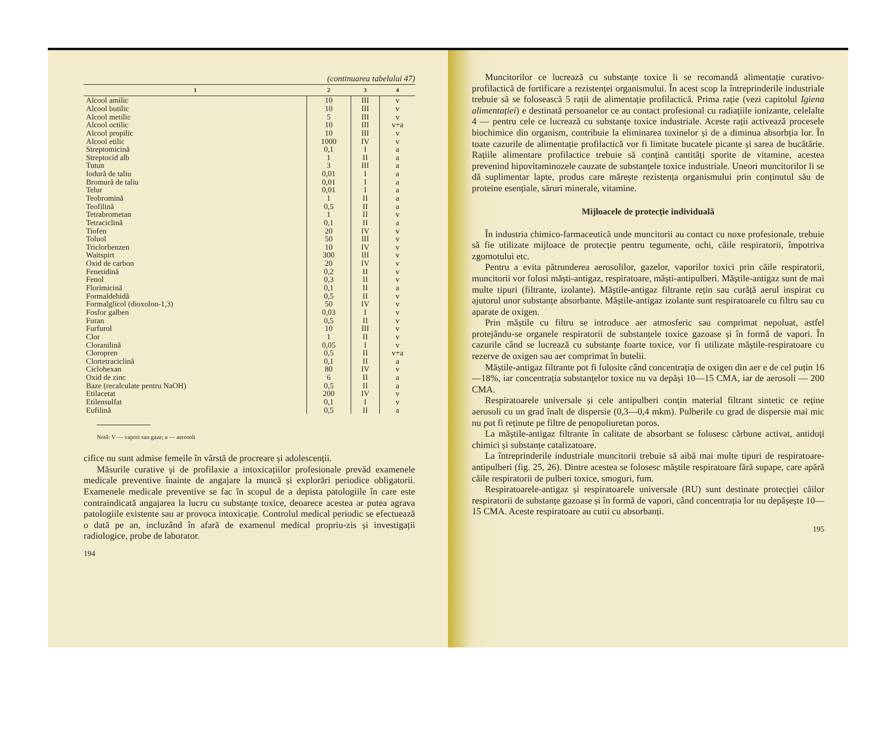(continuarea tabelului 47)
| 1 | 2 | 3 | 4 |
| --- | --- | --- | --- |
| Alcool amilic | 10 | III | v |
| Alcool butilic | 10 | III | v |
| Alcool metilic | 5 | III | v |
| Alcool octilic | 10 | III | v+a |
| Alcool propilic | 10 | III | v |
| Alcool etilic | 1000 | IV | v |
| Streptomicină | 0,1 | I | a |
| Streptocid alb | 1 | II | a |
| Tutun | 3 | III | a |
| Iodură de taliu | 0,01 | I | a |
| Bromură de taliu | 0,01 | I | a |
| Telur | 0,01 | I | a |
| Teobromină | 1 | II | a |
| Teofilină | 0,5 | II | a |
| Tetrabrometan | 1 | II | v |
| Tetraciclină | 0,1 | II | a |
| Tiofen | 20 | IV | v |
| Toluol | 50 | III | v |
| Triclorbenzen | 10 | IV | v |
| Waitspirt | 300 | III | v |
| Oxid de carbon | 20 | IV | v |
| Fenetidină | 0,2 | II | v |
| Fenol | 0,3 | II | v |
| Florimicină | 0,1 | II | a |
| Formaldehidă | 0,5 | II | v |
| Formalglicol (dioxolon-1,3) | 50 | IV | v |
| Fosfor galben | 0,03 | I | v |
| Furan | 0,5 | II | v |
| Furfurol | 10 | III | v |
| Clor | 1 | II | v |
| Cloranilină | 0,05 | I | v |
| Cloropren | 0,5 | II | v+a |
| Clortetraciclină | 0,1 | II | a |
| Ciclohexan | 80 | IV | v |
| Oxid de zinc | 6 | II | a |
| Baze (recalculate pentru NaOH) | 0,5 | II | a |
| Etilacetat | 200 | IV | v |
| Etilensulfat | 0,1 | I | v |
| Eufilină | 0,5 | II | a |
Notă: V — vapori sau gaze; a — aerosoli
cifice nu sunt admise femeile în vârstă de procreare și adolescenții.
Măsurile curative și de profilaxie a intoxicațiilor profesionale prevăd examenele medicale preventive înainte de angajare la muncă și explorări periodice obligatorii. Examenele medicale preventive se fac în scopul de a depista patologiile în care este contraindicată angajarea la lucru cu substanțe toxice, deoarece acestea ar putea agrava patologiile existente sau ar provoca intoxicație. Controlul medical periodic se efectuează o dată pe an, incluzând în afară de examenul medical propriu-zis și investigații radiologice, probe de laborator.
194
Muncitorilor ce lucrează cu substanțe toxice li se recomandă alimentație curativo-profilactică de fortificare a rezistenței organismului. În acest scop la întreprinderile industriale trebuie să se folosească 5 rații de alimentație profilactică. Prima rație (vezi capitolul Igiena alimentației) e destinată persoanelor ce au contact profesional cu radiațiile ionizante, celelalte 4 — pentru cele ce lucrează cu substanțe toxice industriale. Aceste rații activează procesele biochimice din organism, contribuie la eliminarea toxinelor și de a diminua absorbția lor. În toate cazurile de alimentație profilactică vor fi limitate bucatele picante și sarea de bucătărie. Rațiile alimentare profilactice trebuie să conțină cantități sporite de vitamine, acestea prevenind hipovitaminozele cauzate de substanțele toxice industriale. Uneori muncitorilor li se dă suplimentar lapte, produs care mărește rezistența organismului prin conținutul său de proteine esențiale, săruri minerale, vitamine.
Mijloacele de protecție individuală
În industria chimico-farmaceutică unde muncitorii au contact cu noxe profesionale, trebuie să fie utilizate mijloace de protecție pentru tegumente, ochi, căile respiratorii, împotriva zgomotului etc.
Pentru a evita pătrunderea aerosolilor, gazelor, vaporilor toxici prin căile respiratorii, muncitorii vor folosi măști-antigaz, respiratoare, măști-antipulberi. Măștile-antigaz sunt de mai multe tipuri (filtrante, izolante). Măștile-antigaz filtrante rețin sau curăță aerul inspirat cu ajutorul unor substanțe absorbante. Măștile-antigaz izolante sunt respiratoarele cu filtru sau cu aparate de oxigen.
Prin măștile cu filtru se introduce aer atmosferic sau comprimat nepoluat, astfel protejându-se organele respiratorii de substanțele toxice gazoase și în formă de vapori. În cazurile când se lucrează cu substanțe foarte toxice, vor fi utilizate măștile-respiratoare cu rezerve de oxigen sau aer comprimat în butelii.
Măștile-antigaz filtrante pot fi folosite când concentrația de oxigen din aer e de cel puțin 16—18%, iar concentrația substanțelor toxice nu va depăși 10—15 CMA, iar de aerosoli — 200 CMA.
Respiratoarele universale și cele antipulberi conțin material filtrant sintetic ce reține aerosoli cu un grad înalt de dispersie (0,3—0,4 mkm). Pulberile cu grad de dispersie mai mic nu pot fi reținute pe filtre de penopoliuretan poros.
La măștile-antigaz filtrante în calitate de absorbant se folosesc cărbune activat, antidoți chimici și substanțe catalizatoare.
La întreprinderile industriale muncitorii trebuie să aibă mai multe tipuri de respiratoare-antipulberi (fig. 25, 26). Dintre acestea se folosesc măștile respiratoare fără supape, care apără căile respiratorii de pulberi toxice, smoguri, fum.
Respiratoarele-antigaz și respiratoarele universale (RU) sunt destinate protecției căilor respiratorii de substanțe gazoase și în formă de vapori, când concentrația lor nu depășește 10—15 CMA. Aceste respiratoare au cutii cu absorbanți.
195